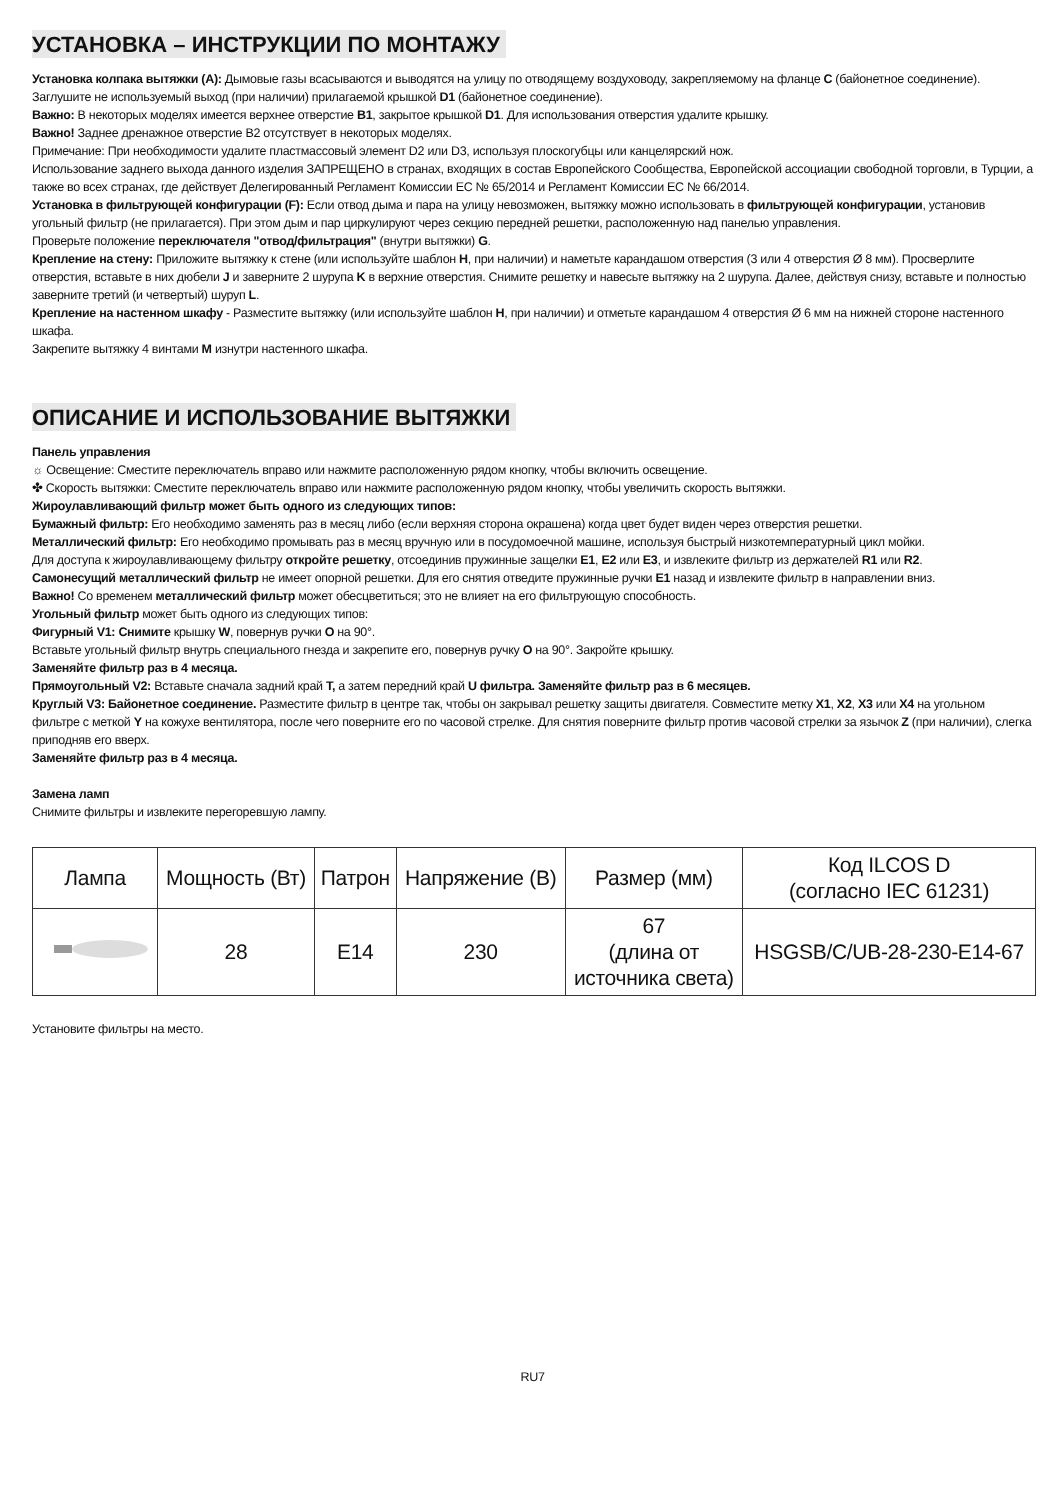УСТАНОВКА – ИНСТРУКЦИИ ПО МОНТАЖУ
Установка колпака вытяжки (A): Дымовые газы всасываются и выводятся на улицу по отводящему воздуховоду, закрепляемому на фланце C (байонетное соединение). Заглушите не используемый выход (при наличии) прилагаемой крышкой D1 (байонетное соединение).
Важно: В некоторых моделях имеется верхнее отверстие B1, закрытое крышкой D1. Для использования отверстия удалите крышку.
Важно! Заднее дренажное отверстие B2 отсутствует в некоторых моделях.
Примечание: При необходимости удалите пластмассовый элемент D2 или D3, используя плоскогубцы или канцелярский нож.
Использование заднего выхода данного изделия ЗАПРЕЩЕНО в странах, входящих в состав Европейского Сообщества, Европейской ассоциации свободной торговли, в Турции, а также во всех странах, где действует Делегированный Регламент Комиссии ЕС № 65/2014 и Регламент Комиссии ЕС № 66/2014.
Установка в фильтрующей конфигурации (F): Если отвод дыма и пара на улицу невозможен, вытяжку можно использовать в фильтрующей конфигурации, установив угольный фильтр (не прилагается). При этом дым и пар циркулируют через секцию передней решетки, расположенную над панелью управления.
Проверьте положение переключателя "отвод/фильтрация" (внутри вытяжки) G.
Крепление на стену: Приложите вытяжку к стене (или используйте шаблон H, при наличии) и наметьте карандашом отверстия (3 или 4 отверстия Ø 8 мм). Просверлите отверстия, вставьте в них дюбели J и заверните 2 шурупа K в верхние отверстия. Снимите решетку и навесьте вытяжку на 2 шурупа. Далее, действуя снизу, вставьте и полностью заверните третий (и четвертый) шуруп L.
Крепление на настенном шкафу - Разместите вытяжку (или используйте шаблон H, при наличии) и отметьте карандашом 4 отверстия Ø 6 мм на нижней стороне настенного шкафа.
Закрепите вытяжку 4 винтами M изнутри настенного шкафа.
ОПИСАНИЕ И ИСПОЛЬЗОВАНИЕ ВЫТЯЖКИ
Панель управления
☼ Освещение: Сместите переключатель вправо или нажмите расположенную рядом кнопку, чтобы включить освещение.
✤ Скорость вытяжки: Сместите переключатель вправо или нажмите расположенную рядом кнопку, чтобы увеличить скорость вытяжки.
Жироулавливающий фильтр может быть одного из следующих типов:
Бумажный фильтр: Его необходимо заменять раз в месяц либо (если верхняя сторона окрашена) когда цвет будет виден через отверстия решетки.
Металлический фильтр: Его необходимо промывать раз в месяц вручную или в посудомоечной машине, используя быстрый низкотемпературный цикл мойки.
Для доступа к жироулавливающему фильтру откройте решетку, отсоединив пружинные защелки E1, E2 или E3, и извлеките фильтр из держателей R1 или R2.
Самонесущий металлический фильтр не имеет опорной решетки. Для его снятия отведите пружинные ручки E1 назад и извлеките фильтр в направлении вниз.
Важно! Со временем металлический фильтр может обесцветиться; это не влияет на его фильтрующую способность.
Угольный фильтр может быть одного из следующих типов:
Фигурный V1: Снимите крышку W, повернув ручки O на 90°.
Вставьте угольный фильтр внутрь специального гнезда и закрепите его, повернув ручку O на 90°. Закройте крышку.
Заменяйте фильтр раз в 4 месяца.
Прямоугольный V2: Вставьте сначала задний край T, а затем передний край U фильтра. Заменяйте фильтр раз в 6 месяцев.
Круглый V3: Байонетное соединение. Разместите фильтр в центре так, чтобы он закрывал решетку защиты двигателя. Совместите метку X1, X2, X3 или X4 на угольном фильтре с меткой Y на кожухе вентилятора, после чего поверните его по часовой стрелке. Для снятия поверните фильтр против часовой стрелки за язычок Z (при наличии), слегка приподняв его вверх.
Заменяйте фильтр раз в 4 месяца.
Замена ламп
Снимите фильтры и извлеките перегоревшую лампу.
| Лампа | Мощность (Вт) | Патрон | Напряжение (В) | Размер (мм) | Код ILCOS D (согласно IEC 61231) |
| | 28 | E14 | 230 | 67 (длина от источника света) | HSGSB/C/UB-28-230-E14-67 |
Установите фильтры на место.
RU7